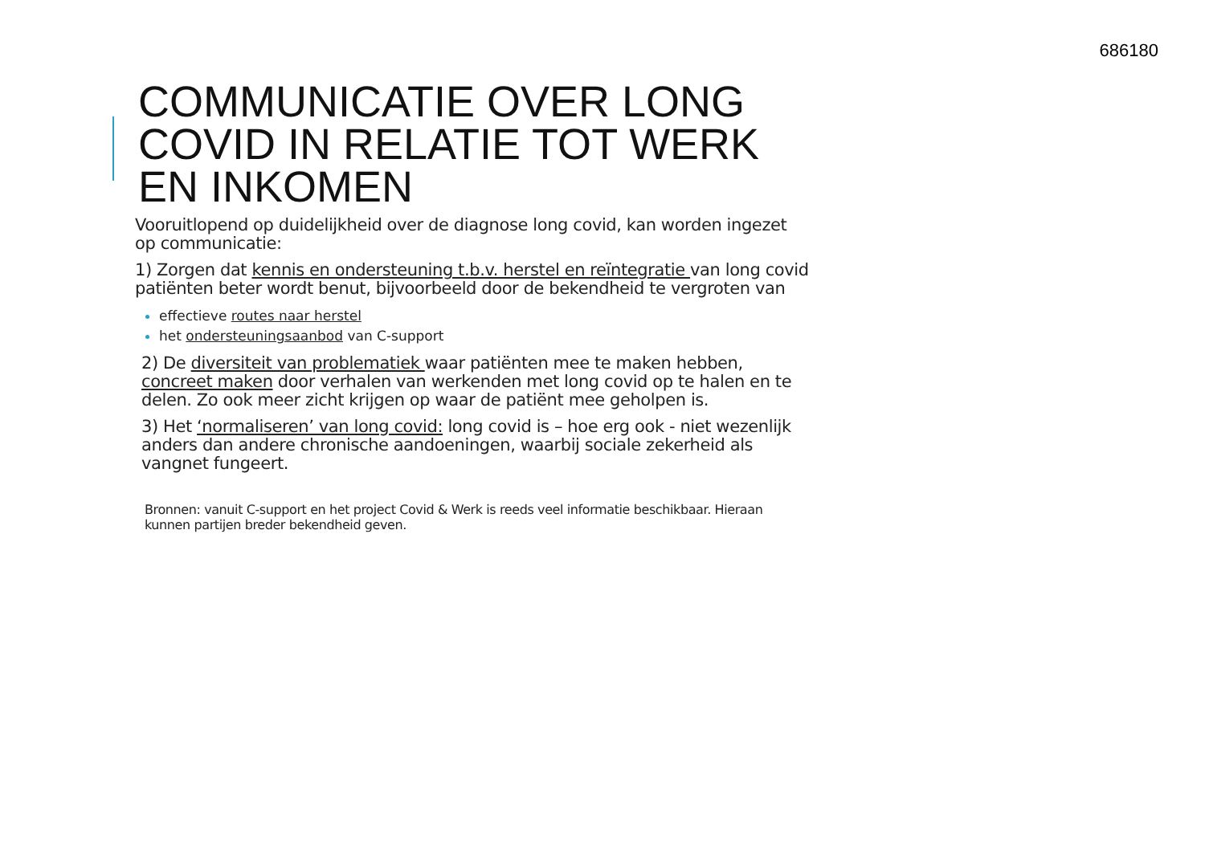686180
COMMUNICATIE OVER LONG COVID IN RELATIE TOT WERK EN INKOMEN
Vooruitlopend op duidelijkheid over de diagnose long covid, kan worden ingezet op communicatie:
1) Zorgen dat kennis en ondersteuning t.b.v. herstel en reïntegratie van long covid patiënten beter wordt benut, bijvoorbeeld door de bekendheid te vergroten van
effectieve routes naar herstel
het ondersteuningsaanbod van C-support
2) De diversiteit van problematiek waar patiënten mee te maken hebben, concreet maken door verhalen van werkenden met long covid op te halen en te delen. Zo ook meer zicht krijgen op waar de patiënt mee geholpen is.
3) Het ‘normaliseren’ van long covid: long covid is – hoe erg ook - niet wezenlijk anders dan andere chronische aandoeningen, waarbij sociale zekerheid als vangnet fungeert.
Bronnen: vanuit C-support en het project Covid & Werk is reeds veel informatie beschikbaar. Hieraan kunnen partijen breder bekendheid geven.